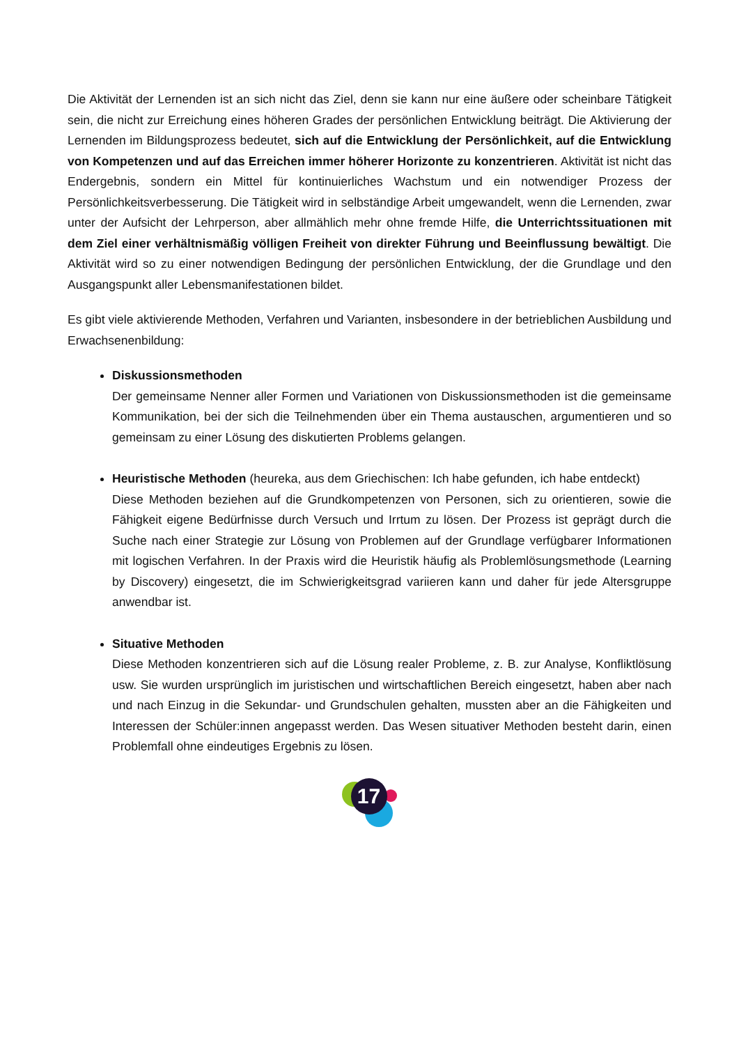Die Aktivität der Lernenden ist an sich nicht das Ziel, denn sie kann nur eine äußere oder scheinbare Tätigkeit sein, die nicht zur Erreichung eines höheren Grades der persönlichen Entwicklung beiträgt. Die Aktivierung der Lernenden im Bildungsprozess bedeutet, sich auf die Entwicklung der Persönlichkeit, auf die Entwicklung von Kompetenzen und auf das Erreichen immer höherer Horizonte zu konzentrieren. Aktivität ist nicht das Endergebnis, sondern ein Mittel für kontinuierliches Wachstum und ein notwendiger Prozess der Persönlichkeitsverbesserung. Die Tätigkeit wird in selbständige Arbeit umgewandelt, wenn die Lernenden, zwar unter der Aufsicht der Lehrperson, aber allmählich mehr ohne fremde Hilfe, die Unterrichtssituationen mit dem Ziel einer verhältnismäßig völligen Freiheit von direkter Führung und Beeinflussung bewältigt. Die Aktivität wird so zu einer notwendigen Bedingung der persönlichen Entwicklung, der die Grundlage und den Ausgangspunkt aller Lebensmanifestationen bildet.
Es gibt viele aktivierende Methoden, Verfahren und Varianten, insbesondere in der betrieblichen Ausbildung und Erwachsenenbildung:
Diskussionsmethoden
Der gemeinsame Nenner aller Formen und Variationen von Diskussionsmethoden ist die gemeinsame Kommunikation, bei der sich die Teilnehmenden über ein Thema austauschen, argumentieren und so gemeinsam zu einer Lösung des diskutierten Problems gelangen.
Heuristische Methoden (heureka, aus dem Griechischen: Ich habe gefunden, ich habe entdeckt)
Diese Methoden beziehen auf die Grundkompetenzen von Personen, sich zu orientieren, sowie die Fähigkeit eigene Bedürfnisse durch Versuch und Irrtum zu lösen. Der Prozess ist geprägt durch die Suche nach einer Strategie zur Lösung von Problemen auf der Grundlage verfügbarer Informationen mit logischen Verfahren. In der Praxis wird die Heuristik häufig als Problemlösungsmethode (Learning by Discovery) eingesetzt, die im Schwierigkeitsgrad variieren kann und daher für jede Altersgruppe anwendbar ist.
Situative Methoden
Diese Methoden konzentrieren sich auf die Lösung realer Probleme, z. B. zur Analyse, Konfliktlösung usw. Sie wurden ursprünglich im juristischen und wirtschaftlichen Bereich eingesetzt, haben aber nach und nach Einzug in die Sekundar- und Grundschulen gehalten, mussten aber an die Fähigkeiten und Interessen der Schüler:innen angepasst werden. Das Wesen situativer Methoden besteht darin, einen Problemfall ohne eindeutiges Ergebnis zu lösen.
17